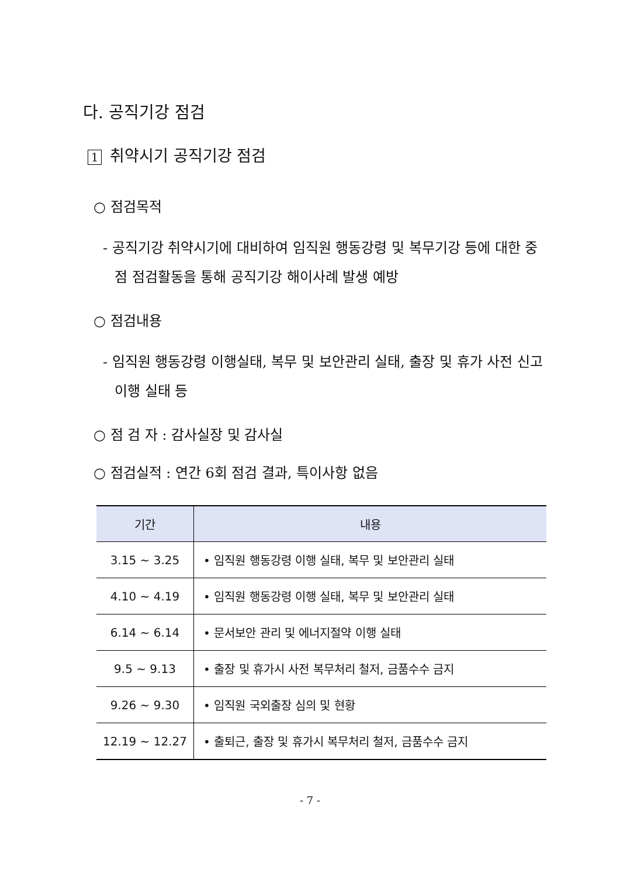다. 공직기강 점검
1 취약시기 공직기강 점검
○ 점검목적
- 공직기강 취약시기에 대비하여 임직원 행동강령 및 복무기강 등에 대한 중점 점검활동을 통해 공직기강 해이사례 발생 예방
○ 점검내용
- 임직원 행동강령 이행실태, 복무 및 보안관리 실태, 출장 및 휴가 사전 신고 이행 실태 등
○ 점 검 자 : 감사실장 및 감사실
○ 점검실적 : 연간 6회 점검 결과, 특이사항 없음
| 기간 | 내용 |
| --- | --- |
| 3.15 ~ 3.25 | • 임직원 행동강령 이행 실태, 복무 및 보안관리 실태 |
| 4.10 ~ 4.19 | • 임직원 행동강령 이행 실태, 복무 및 보안관리 실태 |
| 6.14 ~ 6.14 | • 문서보안 관리 및 에너지절약 이행 실태 |
| 9.5 ~ 9.13 | • 출장 및 휴가시 사전 복무처리 철저, 금품수수 금지 |
| 9.26 ~ 9.30 | • 임직원 국외출장 심의 및 현황 |
| 12.19 ~ 12.27 | • 출퇴근, 출장 및 휴가시 복무처리 철저, 금품수수 금지 |
- 7 -